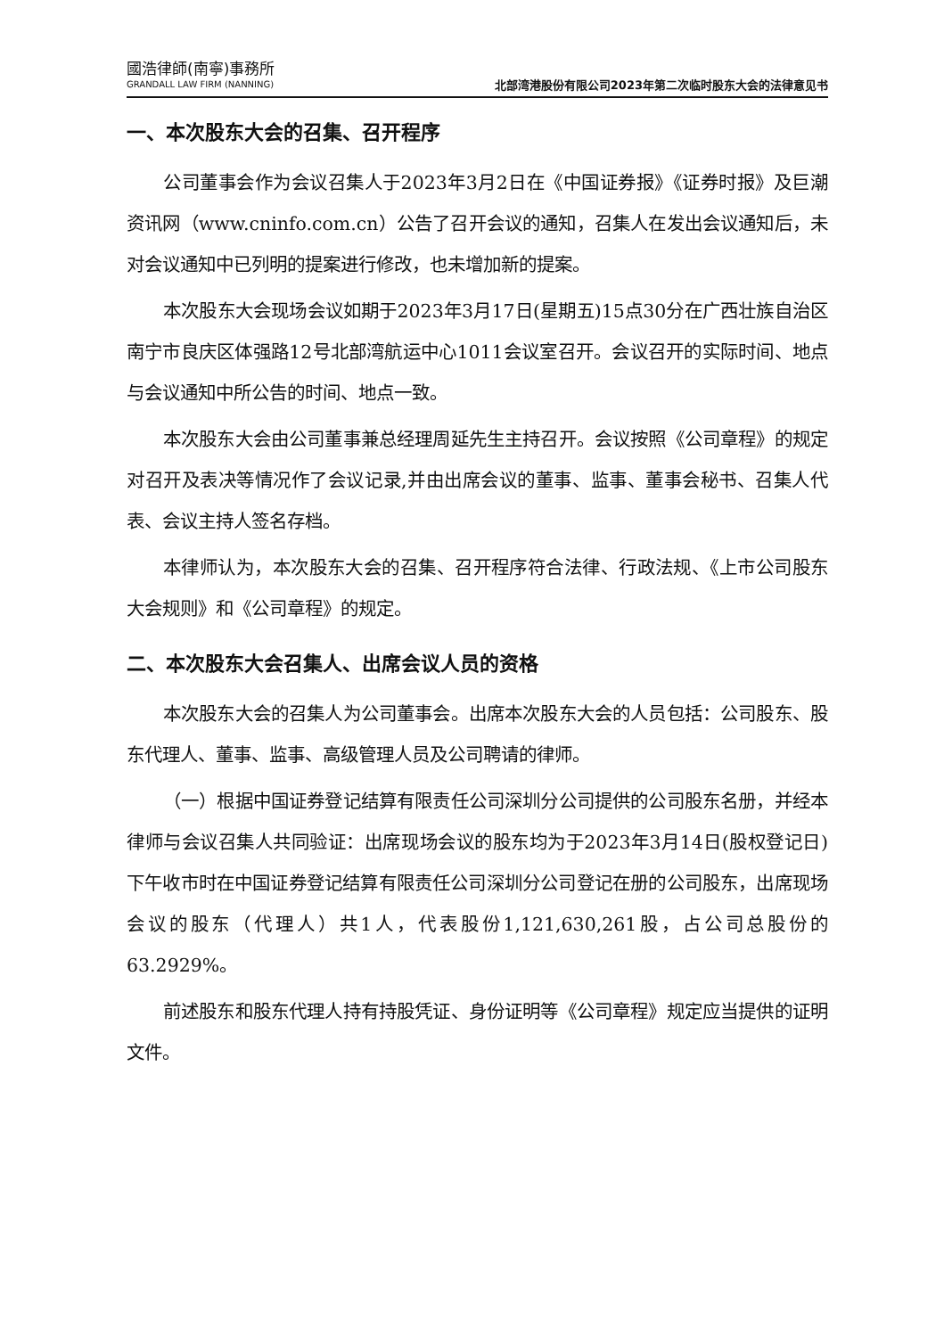國浩律師(南寧)事務所
GRANDALL LAW FIRM (NANNING)
北部湾港股份有限公司2023年第二次临时股东大会的法律意见书
一、本次股东大会的召集、召开程序
公司董事会作为会议召集人于2023年3月2日在《中国证券报》《证券时报》及巨潮资讯网（www.cninfo.com.cn）公告了召开会议的通知，召集人在发出会议通知后，未对会议通知中已列明的提案进行修改，也未增加新的提案。
本次股东大会现场会议如期于2023年3月17日(星期五)15点30分在广西壮族自治区南宁市良庆区体强路12号北部湾航运中心1011会议室召开。会议召开的实际时间、地点与会议通知中所公告的时间、地点一致。
本次股东大会由公司董事兼总经理周延先生主持召开。会议按照《公司章程》的规定对召开及表决等情况作了会议记录,并由出席会议的董事、监事、董事会秘书、召集人代表、会议主持人签名存档。
本律师认为，本次股东大会的召集、召开程序符合法律、行政法规、《上市公司股东大会规则》和《公司章程》的规定。
二、本次股东大会召集人、出席会议人员的资格
本次股东大会的召集人为公司董事会。出席本次股东大会的人员包括：公司股东、股东代理人、董事、监事、高级管理人员及公司聘请的律师。
（一）根据中国证券登记结算有限责任公司深圳分公司提供的公司股东名册，并经本律师与会议召集人共同验证：出席现场会议的股东均为于2023年3月14日(股权登记日)下午收市时在中国证券登记结算有限责任公司深圳分公司登记在册的公司股东，出席现场会议的股东（代理人）共1人，代表股份1,121,630,261股，占公司总股份的63.2929%。
前述股东和股东代理人持有持股凭证、身份证明等《公司章程》规定应当提供的证明文件。